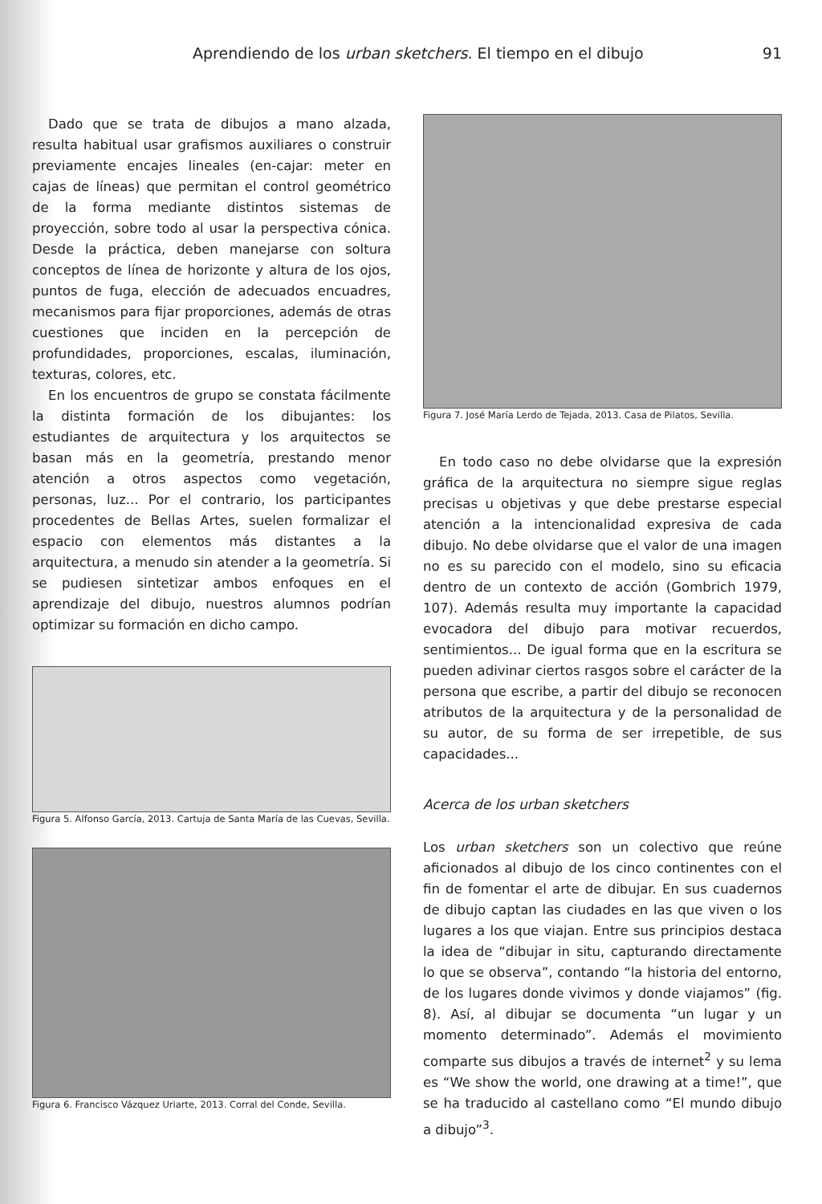Aprendiendo de los urban sketchers. El tiempo en el dibujo 91
Dado que se trata de dibujos a mano alzada, resulta habitual usar grafismos auxiliares o construir previamente encajes lineales (en-cajar: meter en cajas de líneas) que permitan el control geométrico de la forma mediante distintos sistemas de proyección, sobre todo al usar la perspectiva cónica. Desde la práctica, deben manejarse con soltura conceptos de línea de horizonte y altura de los ojos, puntos de fuga, elección de adecuados encuadres, mecanismos para fijar proporciones, además de otras cuestiones que inciden en la percepción de profundidades, proporciones, escalas, iluminación, texturas, colores, etc.
En los encuentros de grupo se constata fácilmente la distinta formación de los dibujantes: los estudiantes de arquitectura y los arquitectos se basan más en la geometría, prestando menor atención a otros aspectos como vegetación, personas, luz... Por el contrario, los participantes procedentes de Bellas Artes, suelen formalizar el espacio con elementos más distantes a la arquitectura, a menudo sin atender a la geometría. Si se pudiesen sintetizar ambos enfoques en el aprendizaje del dibujo, nuestros alumnos podrían optimizar su formación en dicho campo.
Figura 5. Alfonso García, 2013. Cartuja de Santa María de las Cuevas, Sevilla.
Figura 6. Francisco Vázquez Uriarte, 2013. Corral del Conde, Sevilla.
Figura 7. José María Lerdo de Tejada, 2013. Casa de Pilatos, Sevilla.
En todo caso no debe olvidarse que la expresión gráfica de la arquitectura no siempre sigue reglas precisas u objetivas y que debe prestarse especial atención a la intencionalidad expresiva de cada dibujo. No debe olvidarse que el valor de una imagen no es su parecido con el modelo, sino su eficacia dentro de un contexto de acción (Gombrich 1979, 107). Además resulta muy importante la capacidad evocadora del dibujo para motivar recuerdos, sentimientos... De igual forma que en la escritura se pueden adivinar ciertos rasgos sobre el carácter de la persona que escribe, a partir del dibujo se reconocen atributos de la arquitectura y de la personalidad de su autor, de su forma de ser irrepetible, de sus capacidades...
Acerca de los urban sketchers
Los urban sketchers son un colectivo que reúne aficionados al dibujo de los cinco continentes con el fin de fomentar el arte de dibujar. En sus cuadernos de dibujo captan las ciudades en las que viven o los lugares a los que viajan. Entre sus principios destaca la idea de “dibujar in situ, capturando directamente lo que se observa”, contando “la historia del entorno, de los lugares donde vivimos y donde viajamos” (fig. 8). Así, al dibujar se documenta “un lugar y un momento determinado”. Además el movimiento comparte sus dibujos a través de internet<sup>2</sup> y su lema es “We show the world, one drawing at a time!”, que se ha traducido al castellano como “El mundo dibujo a dibujo”<sup>3</sup>.